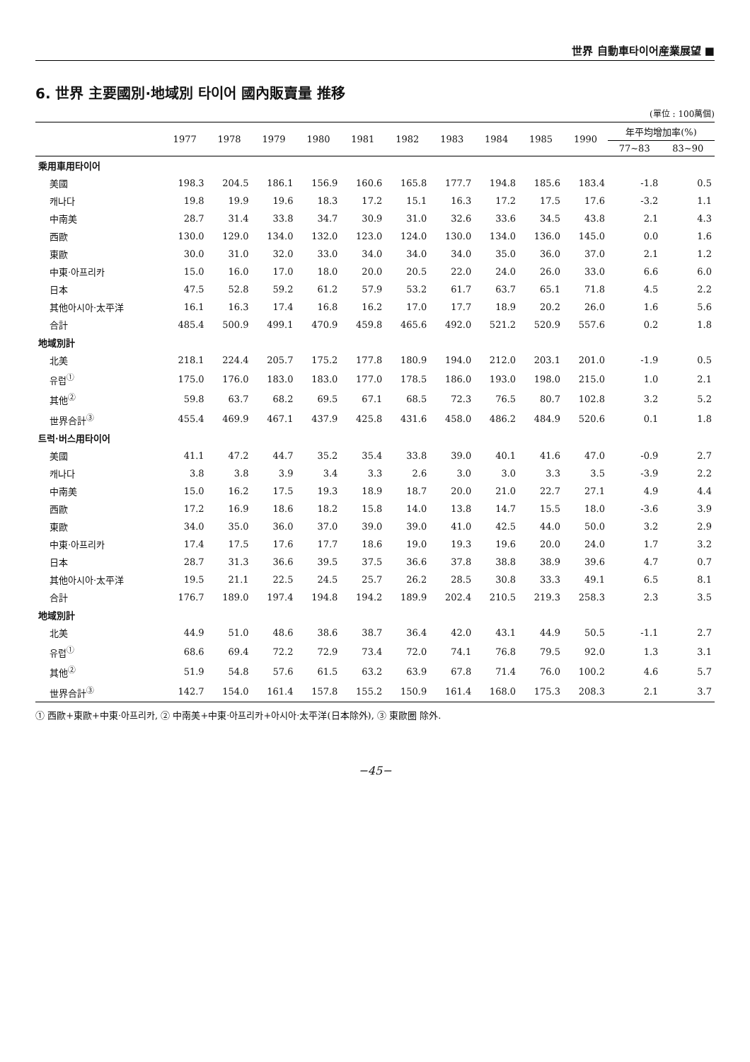世界 自動車타이어産業展望 ■
6. 世界 主要國別·地域別 타이어 國內販賣量 推移
(單位 : 100萬個)
| | 1977 | 1978 | 1979 | 1980 | 1981 | 1982 | 1983 | 1984 | 1985 | 1990 | 年平均增加率(%) | |
| --- | --- | --- | --- | --- | --- | --- | --- | --- | --- | --- | --- | --- |
| | | | | | | | | | | | 77~83 | 83~90 |
| 乘用車用타이어 | | | | | | | | | | | | |
| 美國 | 198.3 | 204.5 | 186.1 | 156.9 | 160.6 | 165.8 | 177.7 | 194.8 | 185.6 | 183.4 | -1.8 | 0.5 |
| 캐나다 | 19.8 | 19.9 | 19.6 | 18.3 | 17.2 | 15.1 | 16.3 | 17.2 | 17.5 | 17.6 | -3.2 | 1.1 |
| 中南美 | 28.7 | 31.4 | 33.8 | 34.7 | 30.9 | 31.0 | 32.6 | 33.6 | 34.5 | 43.8 | 2.1 | 4.3 |
| 西歐 | 130.0 | 129.0 | 134.0 | 132.0 | 123.0 | 124.0 | 130.0 | 134.0 | 136.0 | 145.0 | 0.0 | 1.6 |
| 東歐 | 30.0 | 31.0 | 32.0 | 33.0 | 34.0 | 34.0 | 34.0 | 35.0 | 36.0 | 37.0 | 2.1 | 1.2 |
| 中東·아프리카 | 15.0 | 16.0 | 17.0 | 18.0 | 20.0 | 20.5 | 22.0 | 24.0 | 26.0 | 33.0 | 6.6 | 6.0 |
| 日本 | 47.5 | 52.8 | 59.2 | 61.2 | 57.9 | 53.2 | 61.7 | 63.7 | 65.1 | 71.8 | 4.5 | 2.2 |
| 其他아시아·太平洋 | 16.1 | 16.3 | 17.4 | 16.8 | 16.2 | 17.0 | 17.7 | 18.9 | 20.2 | 26.0 | 1.6 | 5.6 |
| 合計 | 485.4 | 500.9 | 499.1 | 470.9 | 459.8 | 465.6 | 492.0 | 521.2 | 520.9 | 557.6 | 0.2 | 1.8 |
| 地域別計 | | | | | | | | | | | | |
| 北美 | 218.1 | 224.4 | 205.7 | 175.2 | 177.8 | 180.9 | 194.0 | 212.0 | 203.1 | 201.0 | -1.9 | 0.5 |
| 유럽<sup>①</sup> | 175.0 | 176.0 | 183.0 | 183.0 | 177.0 | 178.5 | 186.0 | 193.0 | 198.0 | 215.0 | 1.0 | 2.1 |
| 其他<sup>②</sup> | 59.8 | 63.7 | 68.2 | 69.5 | 67.1 | 68.5 | 72.3 | 76.5 | 80.7 | 102.8 | 3.2 | 5.2 |
| 世界合計<sup>③</sup> | 455.4 | 469.9 | 467.1 | 437.9 | 425.8 | 431.6 | 458.0 | 486.2 | 484.9 | 520.6 | 0.1 | 1.8 |
| 트럭·버스用타이어 | | | | | | | | | | | | |
| 美國 | 41.1 | 47.2 | 44.7 | 35.2 | 35.4 | 33.8 | 39.0 | 40.1 | 41.6 | 47.0 | -0.9 | 2.7 |
| 캐나다 | 3.8 | 3.8 | 3.9 | 3.4 | 3.3 | 2.6 | 3.0 | 3.0 | 3.3 | 3.5 | -3.9 | 2.2 |
| 中南美 | 15.0 | 16.2 | 17.5 | 19.3 | 18.9 | 18.7 | 20.0 | 21.0 | 22.7 | 27.1 | 4.9 | 4.4 |
| 西歐 | 17.2 | 16.9 | 18.6 | 18.2 | 15.8 | 14.0 | 13.8 | 14.7 | 15.5 | 18.0 | -3.6 | 3.9 |
| 東歐 | 34.0 | 35.0 | 36.0 | 37.0 | 39.0 | 39.0 | 41.0 | 42.5 | 44.0 | 50.0 | 3.2 | 2.9 |
| 中東·아프리카 | 17.4 | 17.5 | 17.6 | 17.7 | 18.6 | 19.0 | 19.3 | 19.6 | 20.0 | 24.0 | 1.7 | 3.2 |
| 日本 | 28.7 | 31.3 | 36.6 | 39.5 | 37.5 | 36.6 | 37.8 | 38.8 | 38.9 | 39.6 | 4.7 | 0.7 |
| 其他아시아·太平洋 | 19.5 | 21.1 | 22.5 | 24.5 | 25.7 | 26.2 | 28.5 | 30.8 | 33.3 | 49.1 | 6.5 | 8.1 |
| 合計 | 176.7 | 189.0 | 197.4 | 194.8 | 194.2 | 189.9 | 202.4 | 210.5 | 219.3 | 258.3 | 2.3 | 3.5 |
| 地域別計 | | | | | | | | | | | | |
| 北美 | 44.9 | 51.0 | 48.6 | 38.6 | 38.7 | 36.4 | 42.0 | 43.1 | 44.9 | 50.5 | -1.1 | 2.7 |
| 유럽<sup>①</sup> | 68.6 | 69.4 | 72.2 | 72.9 | 73.4 | 72.0 | 74.1 | 76.8 | 79.5 | 92.0 | 1.3 | 3.1 |
| 其他<sup>②</sup> | 51.9 | 54.8 | 57.6 | 61.5 | 63.2 | 63.9 | 67.8 | 71.4 | 76.0 | 100.2 | 4.6 | 5.7 |
| 世界合計<sup>③</sup> | 142.7 | 154.0 | 161.4 | 157.8 | 155.2 | 150.9 | 161.4 | 168.0 | 175.3 | 208.3 | 2.1 | 3.7 |
① 西歐+東歐+中東·아프리카, ② 中南美+中東·아프리카+아시아·太平洋(日本除外), ③ 東歐圈 除外.
−45−